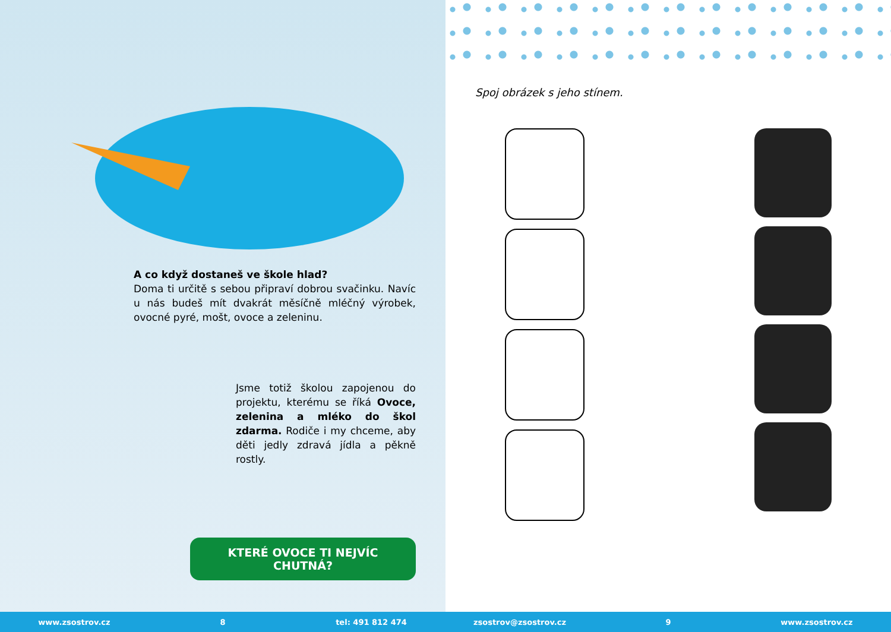A co když dostaneš ve škole hlad?
Doma ti určitě s sebou připraví dobrou svačinku. Navíc u nás budeš mít dvakrát měsíčně mléčný výrobek, ovocné pyré, mošt, ovoce a zeleninu.
Jsme totiž školou zapojenou do projektu, kterému se říká Ovoce, zelenina a mléko do škol zdarma. Rodiče i my chceme, aby děti jedly zdravá jídla a pěkně rostly.
KTERÉ OVOCE TI NEJVÍC CHUTNÁ?
Spoj obrázek s jeho stínem.
www.zsostrov.cz 8 tel: 491 812 474 zsostrov@zsostrov.cz 9 www.zsostrov.cz